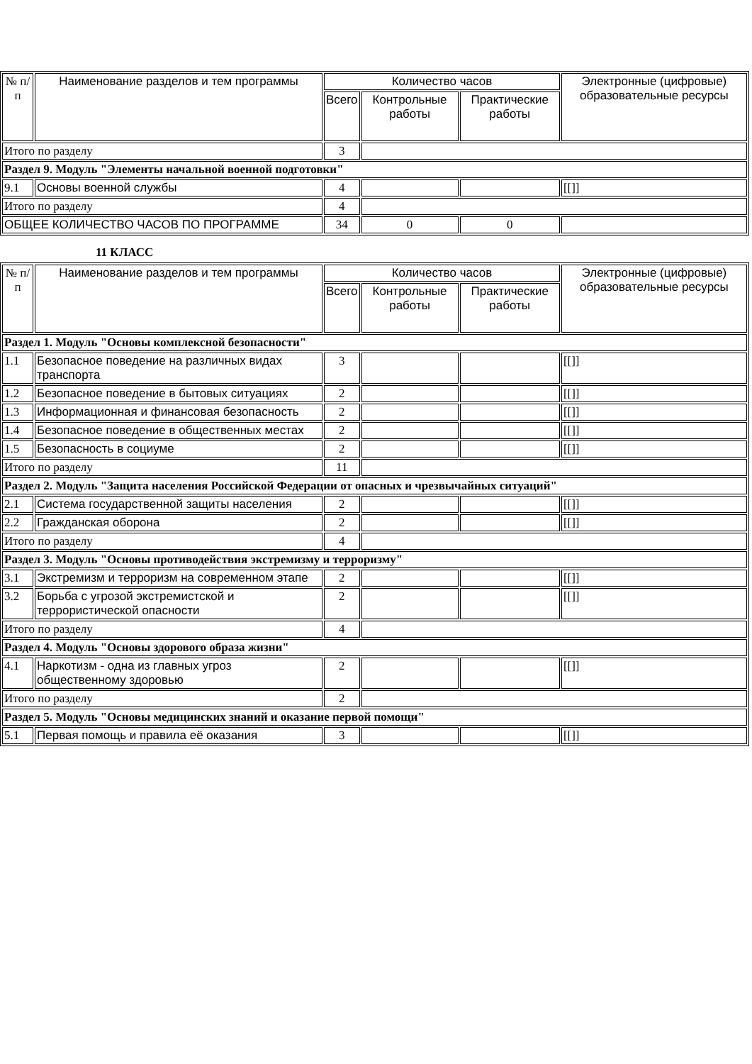| № п/п | Наименование разделов и тем программы | Количество часов | | | Электронные (цифровые) образовательные ресурсы |
| --- | --- | --- | --- | --- | --- |
| | | Всего | Контрольные работы | Практические работы | |
| Итого по разделу | | 3 | | | |
| Раздел 9. Модуль "Элементы начальной военной подготовки" | | | | | |
| 9.1 | Основы военной службы | 4 | | | [[]] |
| Итого по разделу | | 4 | | | |
| ОБЩЕЕ КОЛИЧЕСТВО ЧАСОВ ПО ПРОГРАММЕ | | 34 | 0 | 0 | |
11 КЛАСС
| № п/п | Наименование разделов и тем программы | Количество часов | | | Электронные (цифровые) образовательные ресурсы |
| --- | --- | --- | --- | --- | --- |
| | | Всего | Контрольные работы | Практические работы | |
| Раздел 1. Модуль "Основы комплексной безопасности" | | | | | |
| 1.1 | Безопасное поведение на различных видах транспорта | 3 | | | [[]] |
| 1.2 | Безопасное поведение в бытовых ситуациях | 2 | | | [[]] |
| 1.3 | Информационная и финансовая безопасность | 2 | | | [[]] |
| 1.4 | Безопасное поведение в общественных местах | 2 | | | [[]] |
| 1.5 | Безопасность в социуме | 2 | | | [[]] |
| Итого по разделу | | 11 | | | |
| Раздел 2. Модуль "Защита населения Российской Федерации от опасных и чрезвычайных ситуаций" | | | | | |
| 2.1 | Система государственной защиты населения | 2 | | | [[]] |
| 2.2 | Гражданская оборона | 2 | | | [[]] |
| Итого по разделу | | 4 | | | |
| Раздел 3. Модуль "Основы противодействия экстремизму и терроризму" | | | | | |
| 3.1 | Экстремизм и терроризм на современном этапе | 2 | | | [[]] |
| 3.2 | Борьба с угрозой экстремистской и террористической опасности | 2 | | | [[]] |
| Итого по разделу | | 4 | | | |
| Раздел 4. Модуль "Основы здорового образа жизни" | | | | | |
| 4.1 | Наркотизм - одна из главных угроз общественному здоровью | 2 | | | [[]] |
| Итого по разделу | | 2 | | | |
| Раздел 5. Модуль "Основы медицинских знаний и оказание первой помощи" | | | | | |
| 5.1 | Первая помощь и правила её оказания | 3 | | | [[]] |